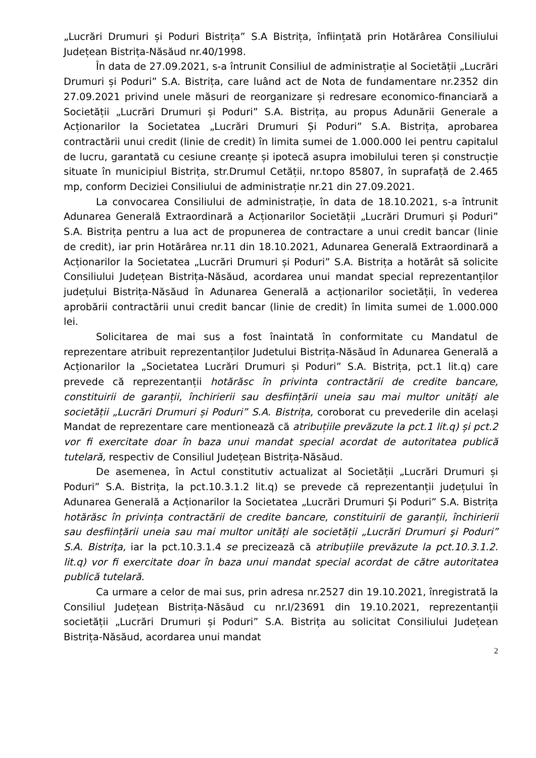„Lucrări Drumuri și Poduri Bistrița” S.A Bistrița, înființată prin Hotărârea Consiliului Județean Bistrița-Năsăud nr.40/1998.
În data de 27.09.2021, s-a întrunit Consiliul de administrație al Societății „Lucrări Drumuri și Poduri” S.A. Bistrița, care luând act de Nota de fundamentare nr.2352 din 27.09.2021 privind unele măsuri de reorganizare și redresare economico-financiară a Societății „Lucrări Drumuri și Poduri” S.A. Bistrița, au propus Adunării Generale a Acționarilor la Societatea „Lucrări Drumuri Și Poduri” S.A. Bistrița, aprobarea contractării unui credit (linie de credit) în limita sumei de 1.000.000 lei pentru capitalul de lucru, garantată cu cesiune creanțe și ipotecă asupra imobilului teren și construcție situate în municipiul Bistrița, str.Drumul Cetății, nr.topo 85807, în suprafață de 2.465 mp, conform Deciziei Consiliului de administrație nr.21 din 27.09.2021.
La convocarea Consiliului de administrație, în data de 18.10.2021, s-a întrunit Adunarea Generală Extraordinară a Acționarilor Societății „Lucrări Drumuri și Poduri” S.A. Bistrița pentru a lua act de propunerea de contractare a unui credit bancar (linie de credit), iar prin Hotărârea nr.11 din 18.10.2021, Adunarea Generală Extraordinară a Acționarilor la Societatea „Lucrări Drumuri și Poduri” S.A. Bistrița a hotărât să solicite Consiliului Județean Bistrița-Năsăud, acordarea unui mandat special reprezentanților județului Bistrița-Năsăud în Adunarea Generală a acționarilor societății, în vederea aprobării contractării unui credit bancar (linie de credit) în limita sumei de 1.000.000 lei.
Solicitarea de mai sus a fost înaintată în conformitate cu Mandatul de reprezentare atribuit reprezentanților Judetului Bistrița-Năsăud în Adunarea Generală a Acționarilor la „Societatea Lucrări Drumuri și Poduri” S.A. Bistrița, pct.1 lit.q) care prevede că reprezentanții hotărăsc în privinta contractării de credite bancare, constituirii de garanții, închirierii sau desființării uneia sau mai multor unități ale societății „Lucrări Drumuri și Poduri” S.A. Bistrița, coroborat cu prevederile din același Mandat de reprezentare care mentionează că atribuțiile prevăzute la pct.1 lit.q) și pct.2 vor fi exercitate doar în baza unui mandat special acordat de autoritatea publică tutelară, respectiv de Consiliul Județean Bistrița-Năsăud.
De asemenea, în Actul constitutiv actualizat al Societății „Lucrări Drumuri și Poduri” S.A. Bistrița, la pct.10.3.1.2 lit.q) se prevede că reprezentanții județului în Adunarea Generală a Acționarilor la Societatea „Lucrări Drumuri Și Poduri” S.A. Bistrița hotărăsc în privința contractării de credite bancare, constituirii de garanții, închirierii sau desființării uneia sau mai multor unități ale societății „Lucrări Drumuri şi Poduri” S.A. Bistriţa, iar la pct.10.3.1.4 se precizează că atribuțiile prevăzute la pct.10.3.1.2. lit.q) vor fi exercitate doar în baza unui mandat special acordat de către autoritatea publică tutelară.
Ca urmare a celor de mai sus, prin adresa nr.2527 din 19.10.2021, înregistrată la Consiliul Județean Bistrița-Năsăud cu nr.I/23691 din 19.10.2021, reprezentanții societății „Lucrări Drumuri și Poduri” S.A. Bistrița au solicitat Consiliului Județean Bistrița-Năsăud, acordarea unui mandat
2